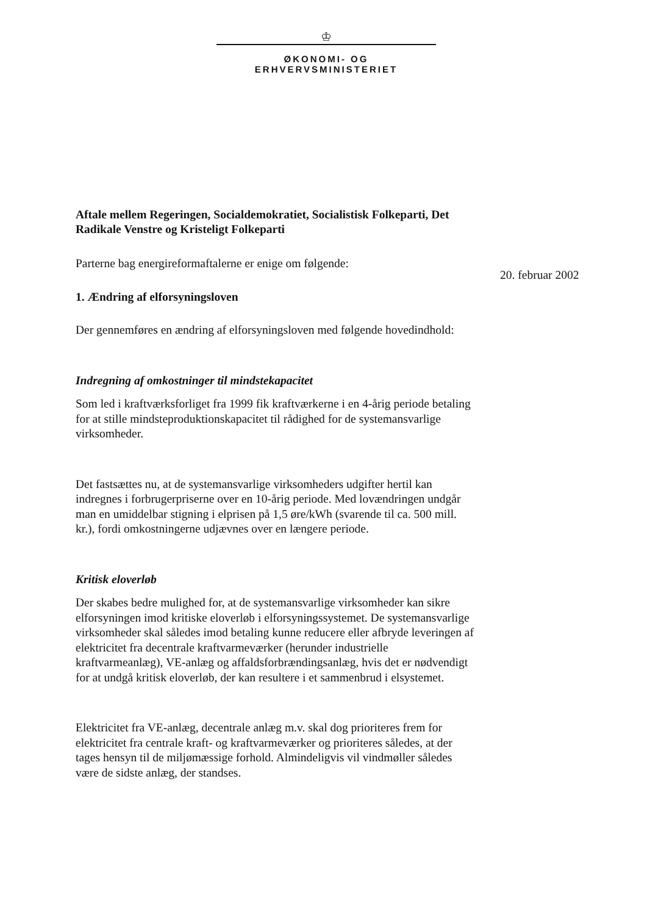♔
ØKONOMI- OG ERHVERVSMINISTERIET
20. februar 2002
Aftale mellem Regeringen, Socialdemokratiet, Socialistisk Folkeparti, Det Radikale Venstre og Kristeligt Folkeparti
Parterne bag energireformaftalerne er enige om følgende:
1. Ændring af elforsyningsloven
Der gennemføres en ændring af elforsyningsloven med følgende hovedindhold:
Indregning af omkostninger til mindstekapacitet
Som led i kraftværksforliget fra 1999 fik kraftværkerne i en 4-årig periode betaling for at stille mindsteproduktionskapacitet til rådighed for de systemansvarlige virksomheder.
Det fastsættes nu, at de systemansvarlige virksomheders udgifter hertil kan indregnes i forbrugerpriserne over en 10-årig periode. Med lovændringen undgår man en umiddelbar stigning i elprisen på 1,5 øre/kWh (svarende til ca. 500 mill. kr.), fordi omkostningerne udjævnes over en længere periode.
Kritisk eloverløb
Der skabes bedre mulighed for, at de systemansvarlige virksomheder kan sikre elforsyningen imod kritiske eloverløb i elforsyningssystemet. De systemansvarlige virksomheder skal således imod betaling kunne reducere eller afbryde leveringen af elektricitet fra decentrale kraftvarmeværker (herunder industrielle kraftvarmeanlæg), VE-anlæg og affaldsforbrændingsanlæg, hvis det er nødvendigt for at undgå kritisk eloverløb, der kan resultere i et sammenbrud i elsystemet.
Elektricitet fra VE-anlæg, decentrale anlæg m.v. skal dog prioriteres frem for elektricitet fra centrale kraft- og kraftvarmeværker og prioriteres således, at der tages hensyn til de miljømæssige forhold. Almindeligvis vil vindmøller således være de sidste anlæg, der standses.